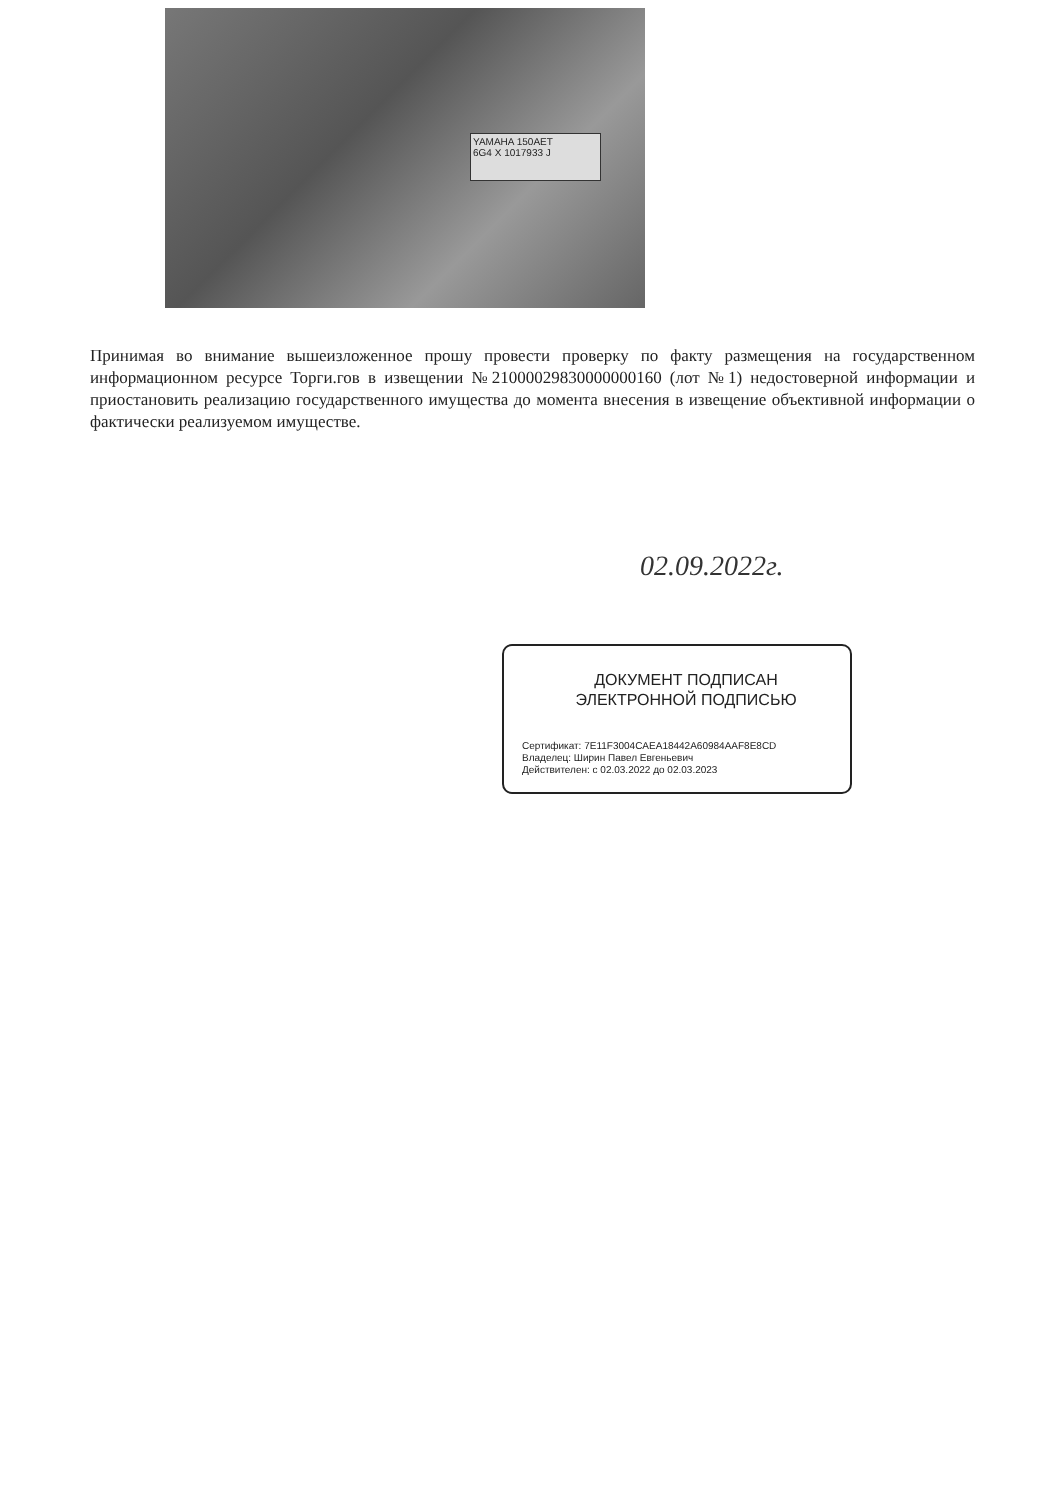YAMAHA 150AET
6G4 X 1017933 J
Принимая во внимание вышеизложенное прошу провести проверку по факту размещения на государственном информационном ресурсе Торги.гов в извещении №21000029830000000160 (лот №1) недостоверной информации и приостановить реализацию государственного имущества до момента внесения в извещение объективной информации о фактически реализуемом имуществе.
02.09.2022г.
ДОКУМЕНТ ПОДПИСАН
ЭЛЕКТРОННОЙ ПОДПИСЬЮ
Сертификат: 7E11F3004CAEA18442A60984AAF8E8CD
Владелец: Ширин Павел Евгеньевич
Действителен: с 02.03.2022 до 02.03.2023